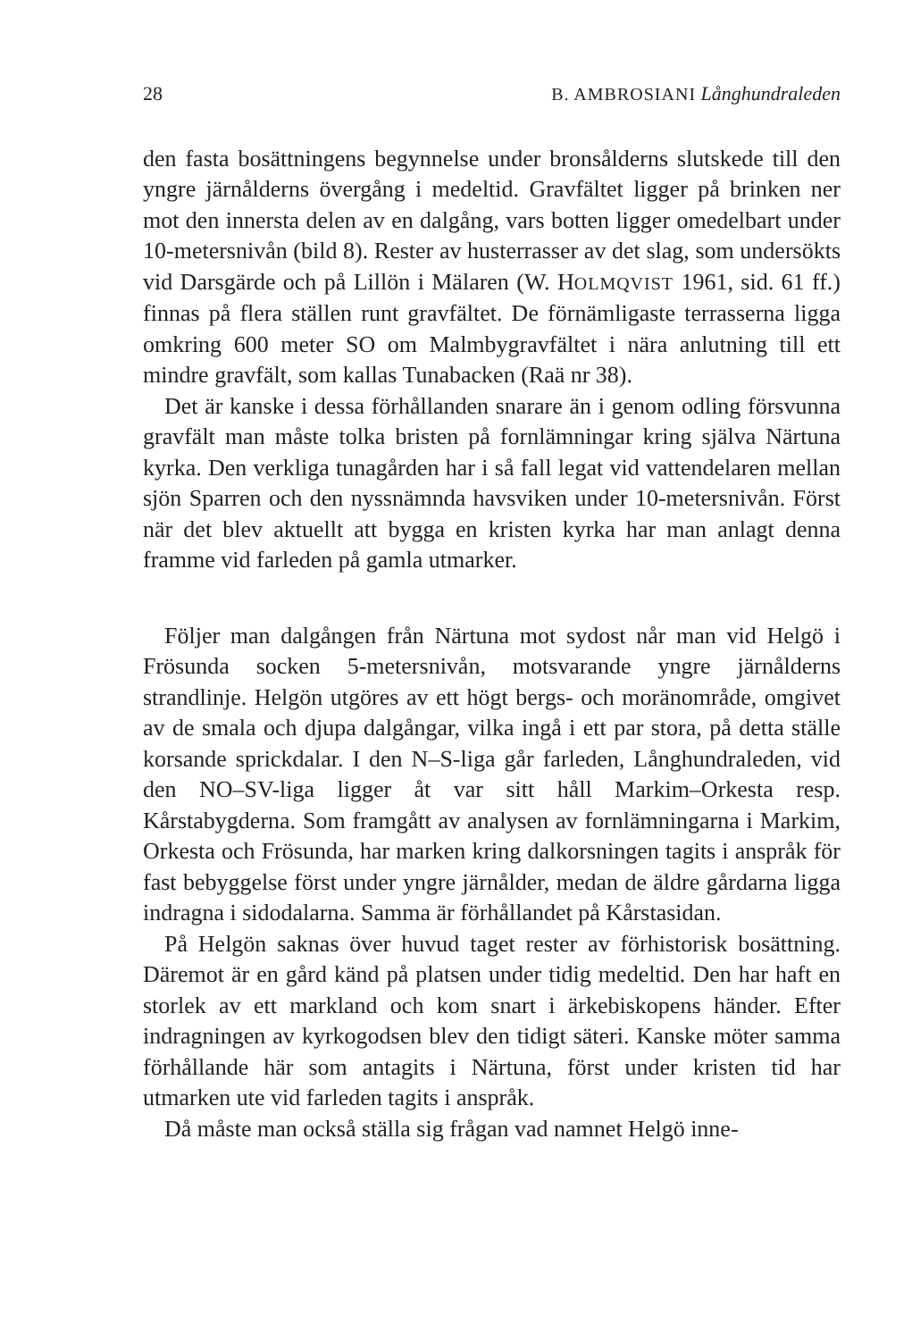28 B. AMBROSIANI Långhundraleden
den fasta bosättningens begynnelse under bronsålderns slutskede till den yngre järnålderns övergång i medeltid. Gravfältet ligger på brinken ner mot den innersta delen av en dalgång, vars botten ligger omedelbart under 10-metersnivån (bild 8). Rester av husterrasser av det slag, som undersökts vid Darsgärde och på Lillön i Mälaren (W. HOLMQVIST 1961, sid. 61 ff.) finnas på flera ställen runt gravfältet. De förnämligaste terrasserna ligga omkring 600 meter SO om Malmbygravfältet i nära anlutning till ett mindre gravfält, som kallas Tunabacken (Raä nr 38).
Det är kanske i dessa förhållanden snarare än i genom odling försvunna gravfält man måste tolka bristen på fornlämningar kring själva Närtuna kyrka. Den verkliga tunagården har i så fall legat vid vattendelaren mellan sjön Sparren och den nyssnämnda havsviken under 10-metersnivån. Först när det blev aktuellt att bygga en kristen kyrka har man anlagt denna framme vid farleden på gamla utmarker.
Följer man dalgången från Närtuna mot sydost når man vid Helgö i Frösunda socken 5-metersnivån, motsvarande yngre järnålderns strandlinje. Helgön utgöres av ett högt bergs- och moränområde, omgivet av de smala och djupa dalgångar, vilka ingå i ett par stora, på detta ställe korsande sprickdalar. I den N–S-liga går farleden, Långhundraleden, vid den NO–SV-liga ligger åt var sitt håll Markim–Orkesta resp. Kårstabygderna. Som framgått av analysen av fornlämningarna i Markim, Orkesta och Frösunda, har marken kring dalkorsningen tagits i anspråk för fast bebyggelse först under yngre järnålder, medan de äldre gårdarna ligga indragna i sidodalarna. Samma är förhållandet på Kårstasidan.
På Helgön saknas över huvud taget rester av förhistorisk bosättning. Däremot är en gård känd på platsen under tidig medeltid. Den har haft en storlek av ett markland och kom snart i ärkebiskopens händer. Efter indragningen av kyrkogodsen blev den tidigt säteri. Kanske möter samma förhållande här som antagits i Närtuna, först under kristen tid har utmarken ute vid farleden tagits i anspråk.
Då måste man också ställa sig frågan vad namnet Helgö inne-